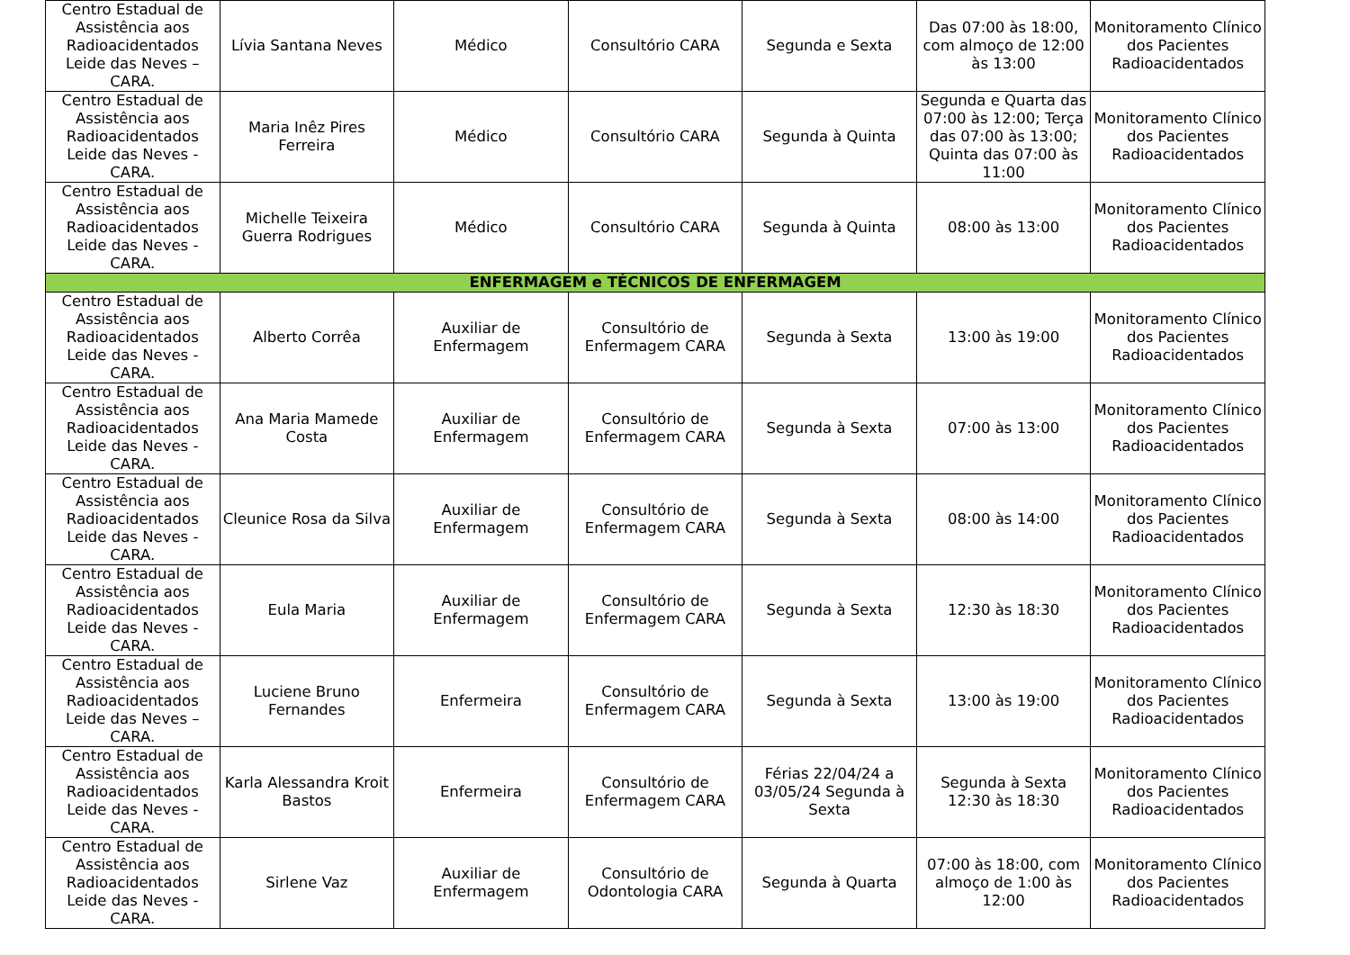| Centro Estadual de Assistência aos Radioacidentados Leide das Neves – CARA. | Lívia Santana Neves | Médico | Consultório CARA | Segunda e Sexta | Das 07:00 às 18:00, com almoço de 12:00 às 13:00 | Monitoramento Clínico dos Pacientes Radioacidentados |
| Centro Estadual de Assistência aos Radioacidentados Leide das Neves - CARA. | Maria Inêz Pires Ferreira | Médico | Consultório CARA | Segunda à Quinta | Segunda e Quarta das 07:00 às 12:00; Terça das 07:00 às 13:00; Quinta das 07:00 às 11:00 | Monitoramento Clínico dos Pacientes Radioacidentados |
| Centro Estadual de Assistência aos Radioacidentados Leide das Neves - CARA. | Michelle Teixeira Guerra Rodrigues | Médico | Consultório CARA | Segunda à Quinta | 08:00 às 13:00 | Monitoramento Clínico dos Pacientes Radioacidentados |
| ENFERMAGEM e TÉCNICOS DE ENFERMAGEM | | | | | | |
| Centro Estadual de Assistência aos Radioacidentados Leide das Neves - CARA. | Alberto Corrêa | Auxiliar de Enfermagem | Consultório de Enfermagem CARA | Segunda à Sexta | 13:00 às 19:00 | Monitoramento Clínico dos Pacientes Radioacidentados |
| Centro Estadual de Assistência aos Radioacidentados Leide das Neves - CARA. | Ana Maria Mamede Costa | Auxiliar de Enfermagem | Consultório de Enfermagem CARA | Segunda à Sexta | 07:00 às 13:00 | Monitoramento Clínico dos Pacientes Radioacidentados |
| Centro Estadual de Assistência aos Radioacidentados Leide das Neves - CARA. | Cleunice Rosa da Silva | Auxiliar de Enfermagem | Consultório de Enfermagem CARA | Segunda à Sexta | 08:00 às 14:00 | Monitoramento Clínico dos Pacientes Radioacidentados |
| Centro Estadual de Assistência aos Radioacidentados Leide das Neves - CARA. | Eula Maria | Auxiliar de Enfermagem | Consultório de Enfermagem CARA | Segunda à Sexta | 12:30 às 18:30 | Monitoramento Clínico dos Pacientes Radioacidentados |
| Centro Estadual de Assistência aos Radioacidentados Leide das Neves – CARA. | Luciene Bruno Fernandes | Enfermeira | Consultório de Enfermagem CARA | Segunda à Sexta | 13:00 às 19:00 | Monitoramento Clínico dos Pacientes Radioacidentados |
| Centro Estadual de Assistência aos Radioacidentados Leide das Neves - CARA. | Karla Alessandra Kroit Bastos | Enfermeira | Consultório de Enfermagem CARA | Férias 22/04/24 a 03/05/24 Segunda à Sexta | Segunda à Sexta 12:30 às 18:30 | Monitoramento Clínico dos Pacientes Radioacidentados |
| Centro Estadual de Assistência aos Radioacidentados Leide das Neves - CARA. | Sirlene Vaz | Auxiliar de Enfermagem | Consultório de Odontologia CARA | Segunda à Quarta | 07:00 às 18:00, com almoço de 1:00 às 12:00 | Monitoramento Clínico dos Pacientes Radioacidentados |